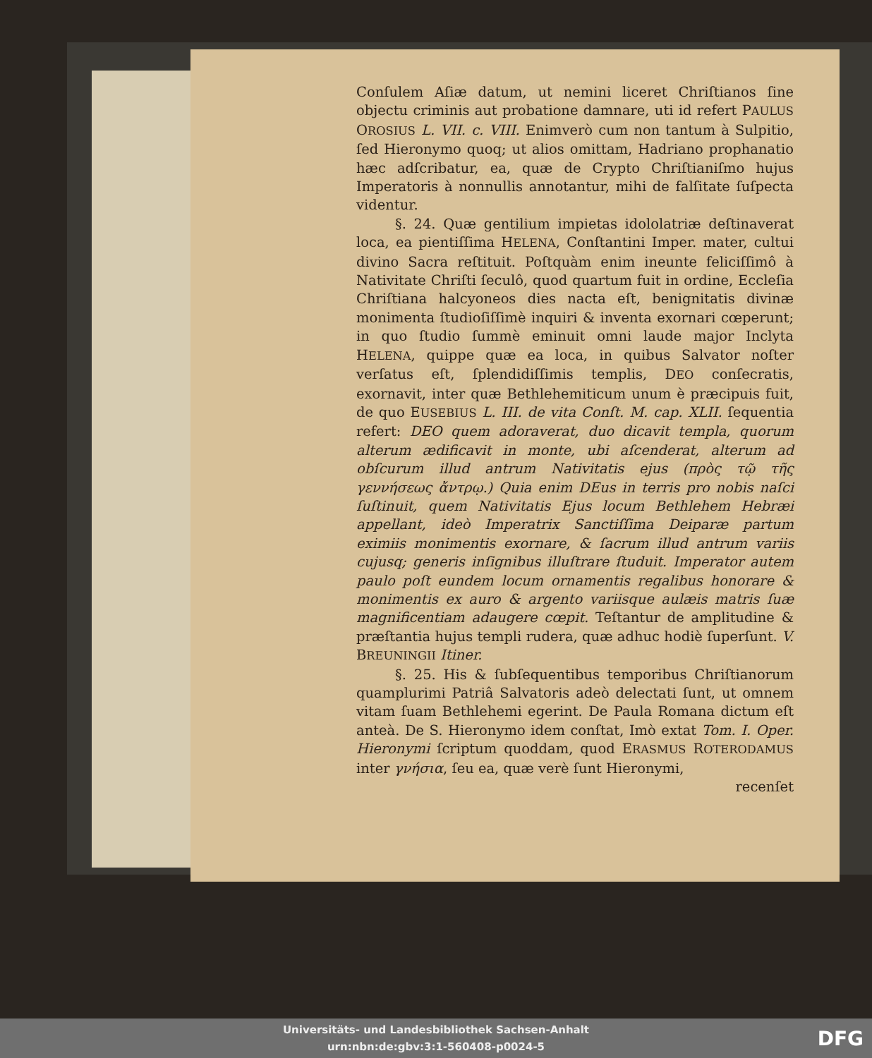Conſulem Aſiæ datum, ut nemini liceret Chriſtianos ſine objectu criminis aut probatione damnare, uti id refert PAULUS OROSIUS L. VII. c. VIII. Enimverò cum non tantum à Sulpitio, ſed Hieronymo quoq; ut alios omittam, Hadriano prophanatio hæc adſcribatur, ea, quæ de Crypto Chriſtianiſmo hujus Imperatoris à nonnullis annotantur, mihi de falſitate ſuſpecta videntur.
§. 24. Quæ gentilium impietas idololatriæ deſtinaverat loca, ea pientiſſima HELENA, Conſtantini Imper. mater, cultui divino Sacra reſtituit. Poſtquàm enim ineunte feliciſſimô à Nativitate Chriſti ſeculô, quod quartum fuit in ordine, Eccleſia Chriſtiana halcyoneos dies nacta eſt, benignitatis divinæ monimenta ſtudioſiſſimè inquiri & inventa exornari cœperunt; in quo ſtudio ſummè eminuit omni laude major Inclyta HELENA, quippe quæ ea loca, in quibus Salvator noſter verſatus eſt, ſplendidiſſimis templis, DEO conſecratis, exornavit, inter quæ Bethlehemiticum unum è præcipuis fuit, de quo EUSEBIUS L. III. de vita Conſt. M. cap. XLII. ſequentia refert: DEO quem adoraverat, duo dicavit templa, quorum alterum ædificavit in monte, ubi aſcenderat, alterum ad obſcurum illud antrum Nativitatis ejus (πρὸς τῷ τῆς γεννήσεως ἄντρῳ.) Quia enim DEus in terris pro nobis naſci ſuſtinuit, quem Nativitatis Ejus locum Bethlehem Hebræi appellant, ideò Imperatrix Sanctiſſima Deiparæ partum eximiis monimentis exornare, & ſacrum illud antrum variis cujusq; generis inſignibus illuſtrare ſtuduit. Imperator autem paulo poſt eundem locum ornamentis regalibus honorare & monimentis ex auro & argento variisque aulæis matris ſuæ magnificentiam adaugere cœpit. Teſtantur de amplitudine & præſtantia hujus templi rudera, quæ adhuc hodiè ſuperſunt. V. BREUNINGII Itiner.
§. 25. His & ſubſequentibus temporibus Chriſtianorum quamplurimi Patriâ Salvatoris adeò delectati ſunt, ut omnem vitam ſuam Bethlehemi egerint. De Paula Romana dictum eſt anteà. De S. Hieronymo idem conſtat, Imò extat Tom. I. Oper. Hieronymi ſcriptum quoddam, quod ERASMUS ROTERODAMUS inter γνήσια, ſeu ea, quæ verè ſunt Hieronymi,
recenſet
Universitäts- und Landesbibliothek Sachsen-Anhalt
urn:nbn:de:gbv:3:1-560408-p0024-5
DFG